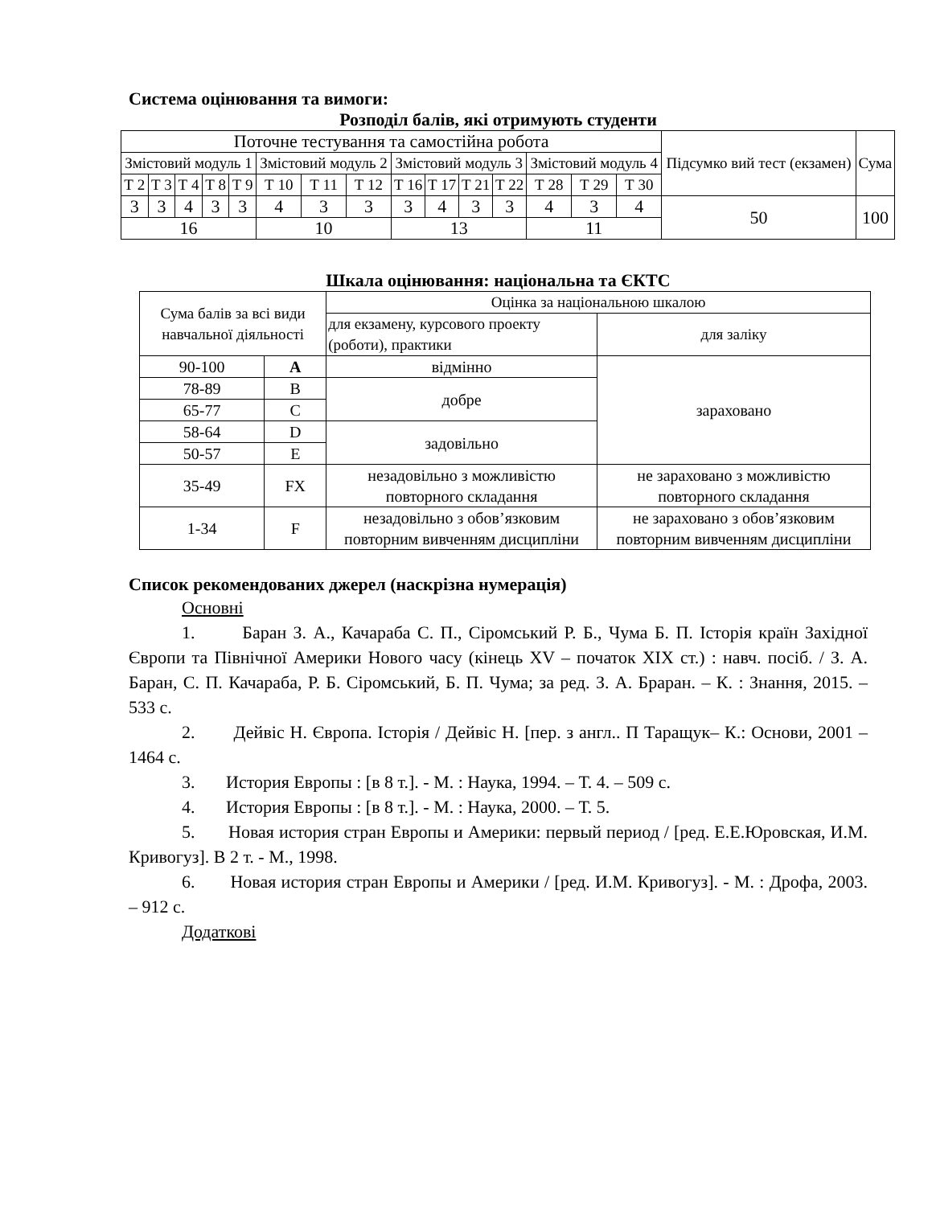Система оцінювання та вимоги:
Розподіл балів, які отримують студенти
| Поточне тестування та самостійна робота | | | | | | | | | | | | | | | Підсумко вий тест (екзамен) | Сума |
| --- | --- | --- | --- | --- | --- | --- | --- | --- | --- | --- | --- | --- | --- | --- | --- | --- |
| Змістовий модуль 1 | | | | | Змістовий модуль 2 | | | Змістовий модуль 3 | | | | Змістовий модуль 4 | | | | |
| Т 2 | Т 3 | Т 4 | Т 8 | Т 9 | Т 10 | Т 11 | Т 12 | Т 16 | Т 17 | Т 21 | Т 22 | Т 28 | Т 29 | Т 30 | | |
| 3 | 3 | 4 | 3 | 3 | 4 | 3 | 3 | 3 | 4 | 3 | 3 | 4 | 3 | 4 | 50 | 100 |
| 16 | | | | | 10 | | | 13 | | | | 11 | | | | |
Шкала оцінювання: національна та ЄКТС
| Сума балів за всі види навчальної діяльності | | Оцінка за національною шкалою | |
| --- | --- | --- | --- |
| | | для екзамену, курсового проекту (роботи), практики | для заліку |
| 90-100 | A | відмінно | зараховано |
| 78-89 | B | добре | |
| 65-77 | C | | |
| 58-64 | D | задовільно | |
| 50-57 | E | | |
| 35-49 | FX | незадовільно з можливістю повторного складання | не зараховано з можливістю повторного складання |
| 1-34 | F | незадовільно з обов’язковим повторним вивченням дисципліни | не зараховано з обов’язковим повторним вивченням дисципліни |
Список рекомендованих джерел (наскрізна нумерація)
Основні
1. Баран З. А., Качараба С. П., Сіромський Р. Б., Чума Б. П. Історія країн Західної Європи та Північної Америки Нового часу (кінець XV – початок XIX ст.) : навч. посіб. / З. А. Баран, С. П. Качараба, Р. Б. Сіромський, Б. П. Чума; за ред. З. А. Браран. – К. : Знання, 2015. – 533 с.
2. Дейвіс Н. Європа. Історія / Дейвіс Н. [пер. з англ.. П Таращук– К.: Основи, 2001 – 1464 с.
3. История Европы : [в 8 т.]. - М. : Наука, 1994. – Т. 4. – 509 с.
4. История Европы : [в 8 т.]. - М. : Наука, 2000. – Т. 5.
5. Новая история стран Европы и Америки: первый период / [ред. Е.Е.Юровская, И.М. Кривогуз]. В 2 т. - М., 1998.
6. Новая история стран Европы и Америки / [ред. И.М. Кривогуз]. - М. : Дрофа, 2003. – 912 с.
Додаткові